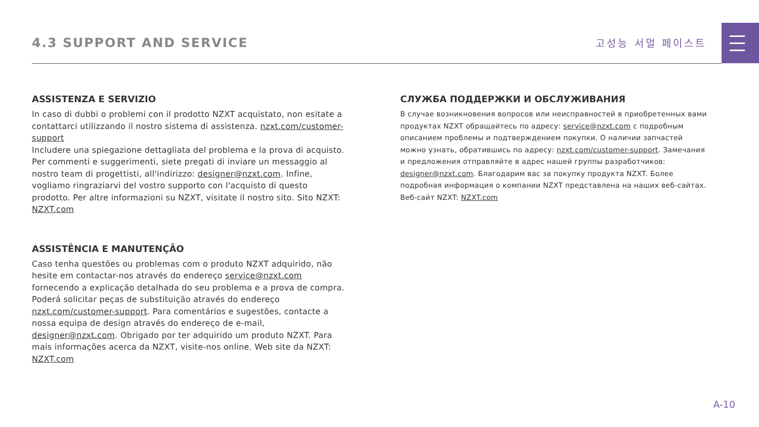4.3 SUPPORT AND SERVICE
고성능 서멀 페이스트
ASSISTENZA E SERVIZIO
In caso di dubbi o problemi con il prodotto NZXT acquistato, non esitate a contattarci utilizzando il nostro sistema di assistenza. nzxt.com/customer-support
Includere una spiegazione dettagliata del problema e la prova di acquisto. Per commenti e suggerimenti, siete pregati di inviare un messaggio al nostro team di progettisti, all'indirizzo: designer@nzxt.com. Infine, vogliamo ringraziarvi del vostro supporto con l'acquisto di questo prodotto. Per altre informazioni su NZXT, visitate il nostro sito. Sito NZXT: NZXT.com
ASSISTÊNCIA E MANUTENÇÃO
Caso tenha questões ou problemas com o produto NZXT adquirido, não hesite em contactar-nos através do endereço service@nzxt.com fornecendo a explicação detalhada do seu problema e a prova de compra. Poderá solicitar peças de substituição através do endereço nzxt.com/customer-support. Para comentários e sugestões, contacte a nossa equipa de design através do endereço de e-mail, designer@nzxt.com. Obrigado por ter adquirido um produto NZXT. Para mais informações acerca da NZXT, visite-nos online. Web site da NZXT: NZXT.com
СЛУЖБА ПОДДЕРЖКИ И ОБСЛУЖИВАНИЯ
В случае возникновения вопросов или неисправностей в приобретенных вами продуктах NZXT обращайтесь по адресу: service@nzxt.com с подробным описанием проблемы и подтверждением покупки. О наличии запчастей можно узнать, обратившись по адресу: nzxt.com/customer-support. Замечания и предложения отправляйте в адрес нашей группы разработчиков: designer@nzxt.com. Благодарим вас за покупку продукта NZXT. Более подробная информация о компании NZXT представлена на наших веб-сайтах. Веб-сайт NZXT: NZXT.com
A-10